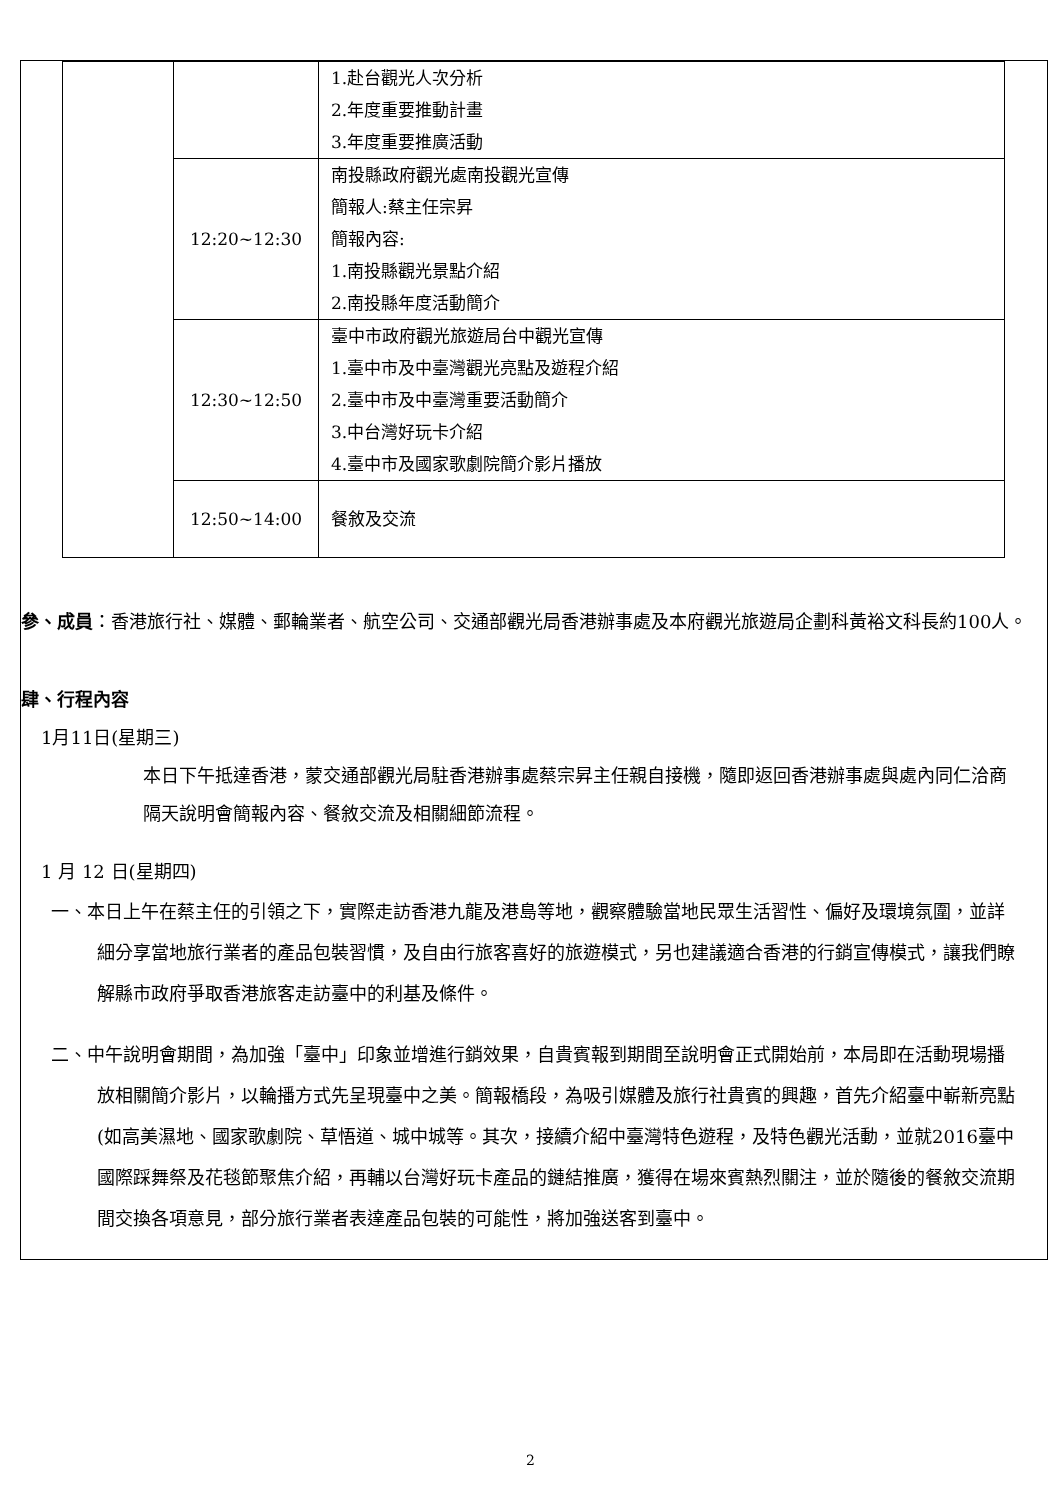| | | 1.赴台觀光人次分析 2.年度重要推動計畫 3.年度重要推廣活動 |
| | 12:20~12:30 | 南投縣政府觀光處南投觀光宣傳 簡報人:蔡主任宗昇 簡報內容: 1.南投縣觀光景點介紹 2.南投縣年度活動簡介 |
| | 12:30~12:50 | 臺中市政府觀光旅遊局台中觀光宣傳 1.臺中市及中臺灣觀光亮點及遊程介紹 2.臺中市及中臺灣重要活動簡介 3.中台灣好玩卡介紹 4.臺中市及國家歌劇院簡介影片播放 |
| | 12:50~14:00 | 餐敘及交流 |
參、成員：香港旅行社、媒體、郵輪業者、航空公司、交通部觀光局香港辦事處及本府觀光旅遊局企劃科黃裕文科長約100人。
肆、行程內容
1月11日(星期三)
本日下午抵達香港，蒙交通部觀光局駐香港辦事處蔡宗昇主任親自接機，隨即返回香港辦事處與處內同仁洽商隔天說明會簡報內容、餐敘交流及相關細節流程。
1 月 12 日(星期四)
一、本日上午在蔡主任的引領之下，實際走訪香港九龍及港島等地，觀察體驗當地民眾生活習性、偏好及環境氛圍，並詳細分享當地旅行業者的產品包裝習慣，及自由行旅客喜好的旅遊模式，另也建議適合香港的行銷宣傳模式，讓我們瞭解縣市政府爭取香港旅客走訪臺中的利基及條件。
二、中午說明會期間，為加強「臺中」印象並增進行銷效果，自貴賓報到期間至說明會正式開始前，本局即在活動現場播放相關簡介影片，以輪播方式先呈現臺中之美。簡報橋段，為吸引媒體及旅行社貴賓的興趣，首先介紹臺中嶄新亮點(如高美濕地、國家歌劇院、草悟道、城中城等。其次，接續介紹中臺灣特色遊程，及特色觀光活動，並就2016臺中國際踩舞祭及花毯節聚焦介紹，再輔以台灣好玩卡產品的鏈結推廣，獲得在場來賓熱烈關注，並於隨後的餐敘交流期間交換各項意見，部分旅行業者表達產品包裝的可能性，將加強送客到臺中。
2